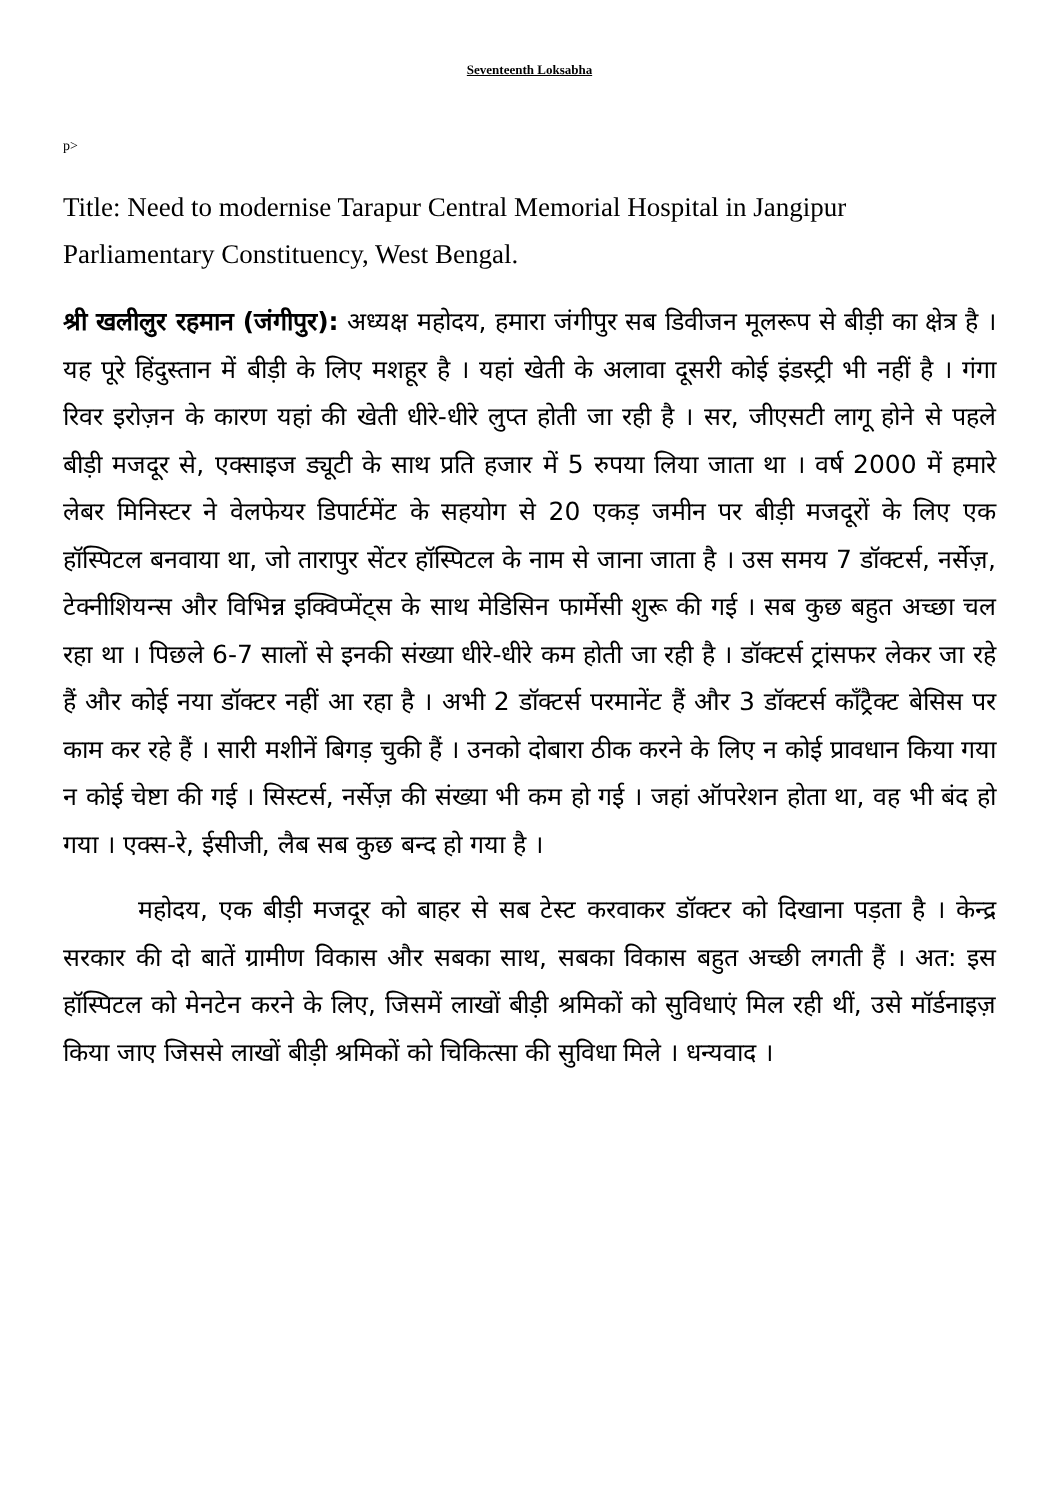Seventeenth Loksabha
p>
Title: Need to modernise Tarapur Central Memorial Hospital in Jangipur Parliamentary Constituency, West Bengal.
श्री खलीलुर रहमान (जंगीपुर): अध्यक्ष महोदय, हमारा जंगीपुर सब डिवीजन मूलरूप से बीड़ी का क्षेत्र है । यह पूरे हिंदुस्तान में बीड़ी के लिए मशहूर है । यहां खेती के अलावा दूसरी कोई इंडस्ट्री भी नहीं है । गंगा रिवर इरोज़न के कारण यहां की खेती धीरे-धीरे लुप्त होती जा रही है । सर, जीएसटी लागू होने से पहले बीड़ी मजदूर से, एक्साइज ड्यूटी के साथ प्रति हजार में 5 रुपया लिया जाता था । वर्ष 2000 में हमारे लेबर मिनिस्टर ने वेलफेयर डिपार्टमेंट के सहयोग से 20 एकड़ जमीन पर बीड़ी मजदूरों के लिए एक हॉस्पिटल बनवाया था, जो तारापुर सेंटर हॉस्पिटल के नाम से जाना जाता है । उस समय 7 डॉक्टर्स, नर्सेज़, टेक्नीशियन्स और विभिन्न इक्विप्मेंट्स के साथ मेडिसिन फार्मेसी शुरू की गई । सब कुछ बहुत अच्छा चल रहा था । पिछले 6-7 सालों से इनकी संख्या धीरे-धीरे कम होती जा रही है । डॉक्टर्स ट्रांसफर लेकर जा रहे हैं और कोई नया डॉक्टर नहीं आ रहा है । अभी 2 डॉक्टर्स परमानेंट हैं और 3 डॉक्टर्स कॉंट्रैक्ट बेसिस पर काम कर रहे हैं । सारी मशीनें बिगड़ चुकी हैं । उनको दोबारा ठीक करने के लिए न कोई प्रावधान किया गया न कोई चेष्टा की गई । सिस्टर्स, नर्सेज़ की संख्या भी कम हो गई । जहां ऑपरेशन होता था, वह भी बंद हो गया । एक्स-रे, ईसीजी, लैब सब कुछ बन्द हो गया है ।
महोदय, एक बीड़ी मजदूर को बाहर से सब टेस्ट करवाकर डॉक्टर को दिखाना पड़ता है । केन्द्र सरकार की दो बातें ग्रामीण विकास और सबका साथ, सबका विकास बहुत अच्छी लगती हैं । अत: इस हॉस्पिटल को मेनटेन करने के लिए, जिसमें लाखों बीड़ी श्रमिकों को सुविधाएं मिल रही थीं, उसे मॉर्डनाइज़ किया जाए जिससे लाखों बीड़ी श्रमिकों को चिकित्सा की सुविधा मिले । धन्यवाद ।